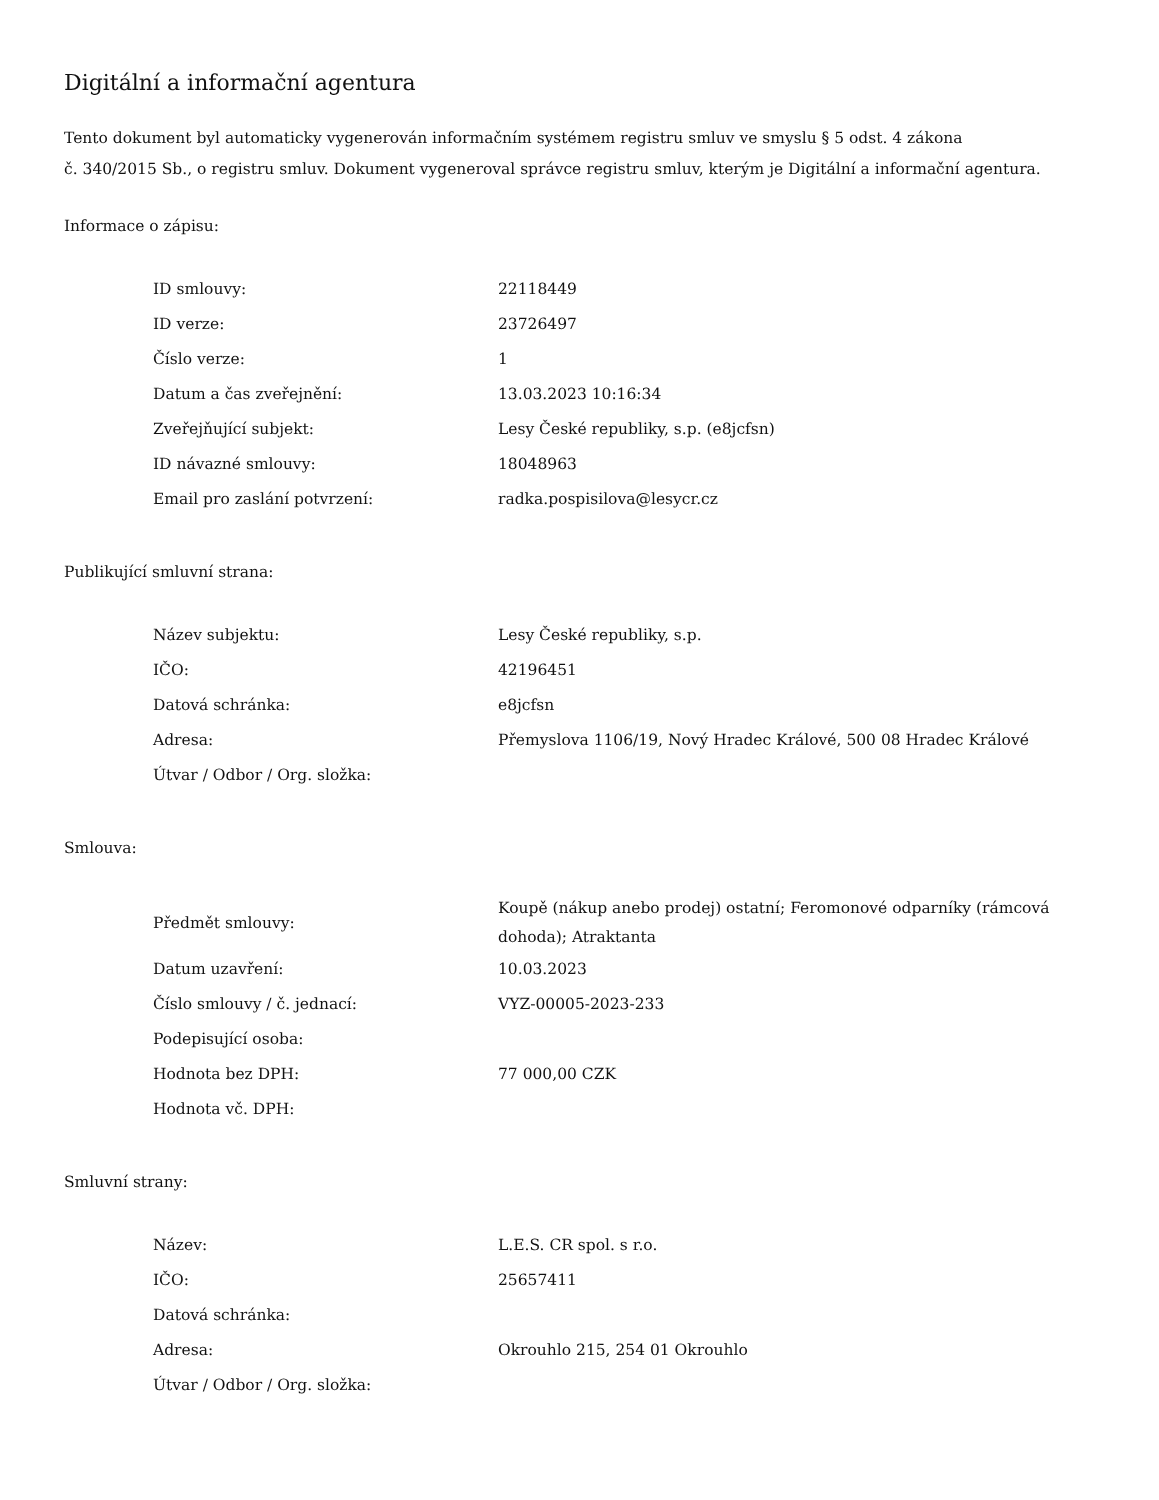Digitální a informační agentura
Tento dokument byl automaticky vygenerován informačním systémem registru smluv ve smyslu § 5 odst. 4 zákona
č. 340/2015 Sb., o registru smluv. Dokument vygeneroval správce registru smluv, kterým je Digitální a informační agentura.
Informace o zápisu:
| ID smlouvy: | 22118449 |
| ID verze: | 23726497 |
| Číslo verze: | 1 |
| Datum a čas zveřejnění: | 13.03.2023 10:16:34 |
| Zveřejňující subjekt: | Lesy České republiky, s.p. (e8jcfsn) |
| ID návazné smlouvy: | 18048963 |
| Email pro zaslání potvrzení: | radka.pospisilova@lesycr.cz |
Publikující smluvní strana:
| Název subjektu: | Lesy České republiky, s.p. |
| IČO: | 42196451 |
| Datová schránka: | e8jcfsn |
| Adresa: | Přemyslova 1106/19, Nový Hradec Králové, 500 08 Hradec Králové |
| Útvar / Odbor / Org. složka: | |
Smlouva:
| Předmět smlouvy: | Koupě (nákup anebo prodej) ostatní; Feromonové odparníky (rámcová dohoda); Atraktanta |
| Datum uzavření: | 10.03.2023 |
| Číslo smlouvy / č. jednací: | VYZ-00005-2023-233 |
| Podepisující osoba: | |
| Hodnota bez DPH: | 77 000,00 CZK |
| Hodnota vč. DPH: | |
Smluvní strany:
| Název: | L.E.S. CR spol. s r.o. |
| IČO: | 25657411 |
| Datová schránka: | |
| Adresa: | Okrouhlo 215, 254 01 Okrouhlo |
| Útvar / Odbor / Org. složka: | |